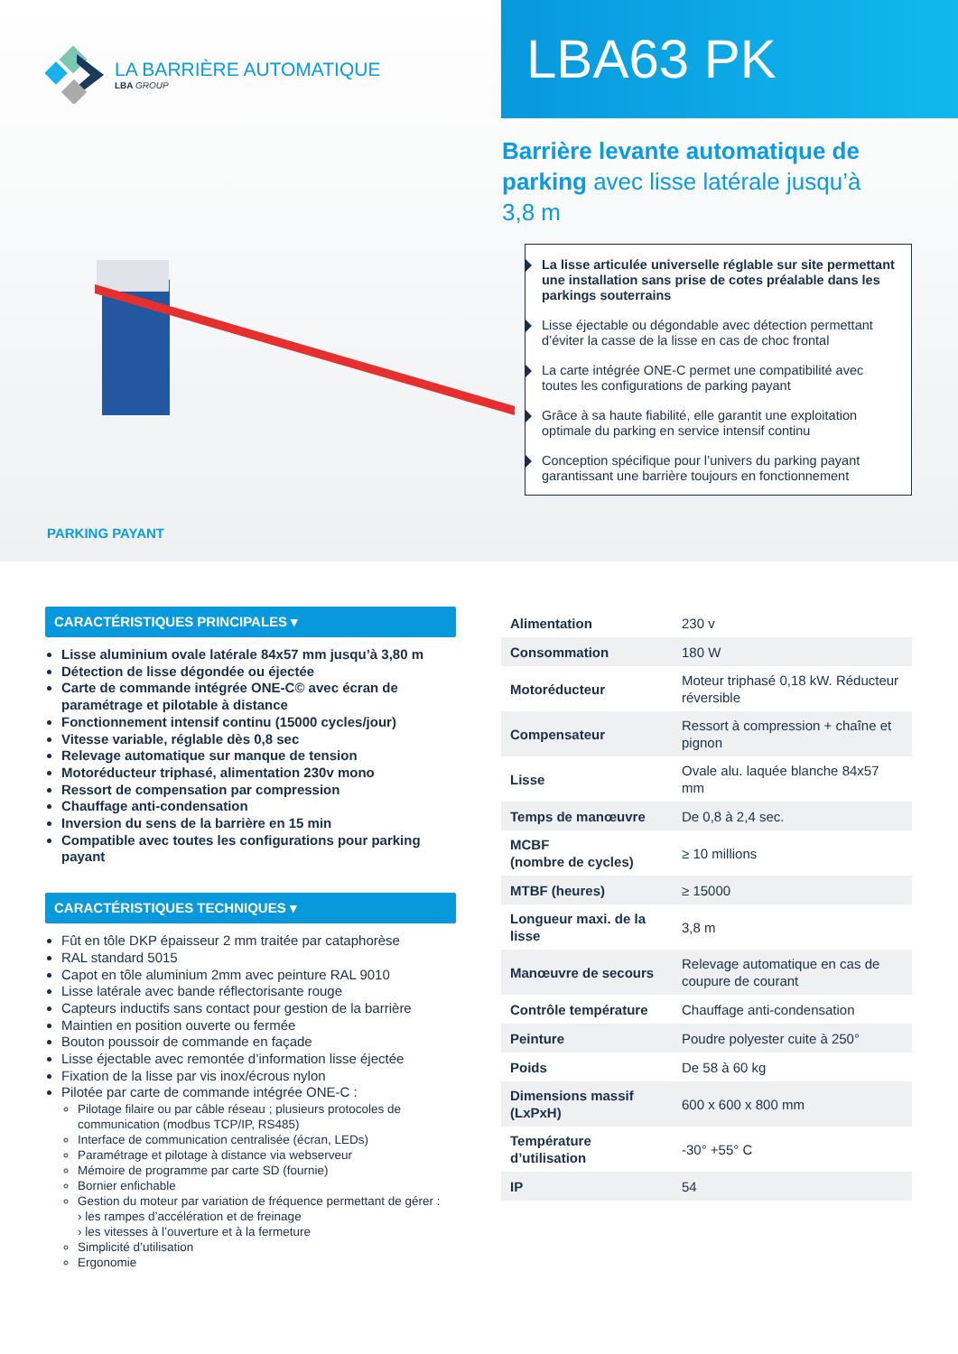LA BARRIÈRE AUTOMATIQUE
LBA GROUP
LBA63 PK
Barrière levante automatique de parking avec lisse latérale jusqu’à 3,8 m
La lisse articulée universelle réglable sur site permettant une installation sans prise de cotes préalable dans les parkings souterrains
Lisse éjectable ou dégondable avec détection permettant d’éviter la casse de la lisse en cas de choc frontal
La carte intégrée ONE-C permet une compatibilité avec toutes les configurations de parking payant
Grâce à sa haute fiabilité, elle garantit une exploitation optimale du parking en service intensif continu
Conception spécifique pour l’univers du parking payant garantissant une barrière toujours en fonctionnement
PARKING PAYANT
CARACTÉRISTIQUES PRINCIPALES ▾
Lisse aluminium ovale latérale 84x57 mm jusqu’à 3,80 m
Détection de lisse dégondée ou éjectée
Carte de commande intégrée ONE-C© avec écran de paramétrage et pilotable à distance
Fonctionnement intensif continu (15000 cycles/jour)
Vitesse variable, réglable dès 0,8 sec
Relevage automatique sur manque de tension
Motoréducteur triphasé, alimentation 230v mono
Ressort de compensation par compression
Chauffage anti-condensation
Inversion du sens de la barrière en 15 min
Compatible avec toutes les configurations pour parking payant
CARACTÉRISTIQUES TECHNIQUES ▾
Fût en tôle DKP épaisseur 2 mm traitée par cataphorèse
RAL standard 5015
Capot en tôle aluminium 2mm avec peinture RAL 9010
Lisse latérale avec bande réflectorisante rouge
Capteurs inductifs sans contact pour gestion de la barrière
Maintien en position ouverte ou fermée
Bouton poussoir de commande en façade
Lisse éjectable avec remontée d’information lisse éjectée
Fixation de la lisse par vis inox/écrous nylon
Pilotée par carte de commande intégrée ONE-C :
Pilotage filaire ou par câble réseau ; plusieurs protocoles de communication (modbus TCP/IP, RS485)
Interface de communication centralisée (écran, LEDs)
Paramétrage et pilotage à distance via webserveur
Mémoire de programme par carte SD (fournie)
Bornier enfichable
Gestion du moteur par variation de fréquence permettant de gérer :
› les rampes d’accélération et de freinage
› les vitesses à l’ouverture et à la fermeture
Simplicité d’utilisation
Ergonomie
| Alimentation | 230 v |
| Consommation | 180 W |
| Motoréducteur | Moteur triphasé 0,18 kW. Réducteur réversible |
| Compensateur | Ressort à compression + chaîne et pignon |
| Lisse | Ovale alu. laquée blanche 84x57 mm |
| Temps de manœuvre | De 0,8 à 2,4 sec. |
| MCBF (nombre de cycles) | ≥ 10 millions |
| MTBF (heures) | ≥ 15000 |
| Longueur maxi. de la lisse | 3,8 m |
| Manœuvre de secours | Relevage automatique en cas de coupure de courant |
| Contrôle température | Chauffage anti-condensation |
| Peinture | Poudre polyester cuite à 250° |
| Poids | De 58 à 60 kg |
| Dimensions massif (LxPxH) | 600 x 600 x 800 mm |
| Température d’utilisation | -30° +55° C |
| IP | 54 |